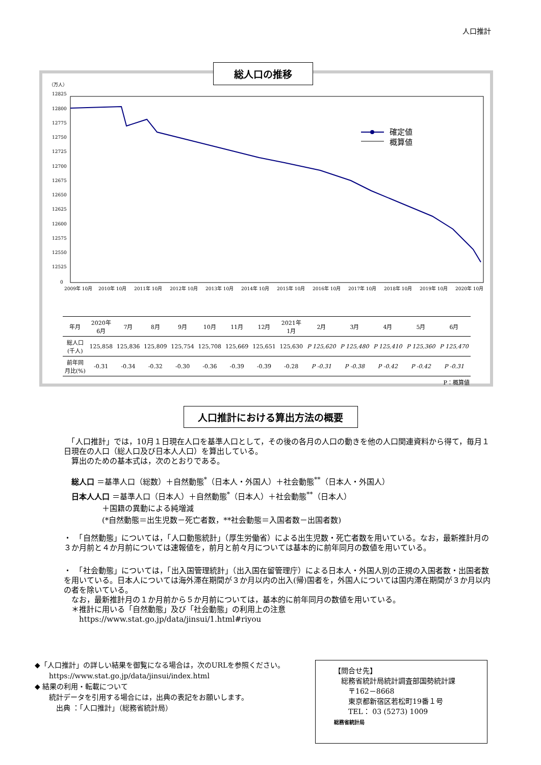人口推計
総人口の推移
（万人）
12825
12800
12775
12750
12725
12700
12675
12650
12625
12600
12575
12550
12525
0
確定値
概算値
2009年 10月
2010年 10月
2011年 10月
2012年 10月
2013年 10月
2014年 10月
2015年 10月
2016年 10月
2017年 10月
2018年 10月
2019年 10月
2020年 10月
| 年月 | 2020年 6月 | 7月 | 8月 | 9月 | 10月 | 11月 | 12月 | 2021年 1月 | 2月 | 3月 | 4月 | 5月 | 6月 |
| --- | --- | --- | --- | --- | --- | --- | --- | --- | --- | --- | --- | --- | --- |
| 総人口 (千人) | 125,858 | 125,836 | 125,809 | 125,754 | 125,708 | 125,669 | 125,651 | 125,630 | P 125,620 | P 125,480 | P 125,410 | P 125,360 | P 125,470 |
| 前年同 月比(%) | -0.31 | -0.34 | -0.32 | -0.30 | -0.36 | -0.39 | -0.39 | -0.28 | P -0.31 | P -0.38 | P -0.42 | P -0.42 | P -0.31 |
| P：概算値 | | | | | | | | | | | | | |
人口推計における算出方法の概要
　「人口推計」では，10月１日現在人口を基準人口として，その後の各月の人口の動きを他の人口関連資料から得て，毎月１日現在の人口（総人口及び日本人人口）を算出している。
　算出のための基本式は，次のとおりである。
総人口 ＝基準人口（総数）＋自然動態<sup>*</sup>（日本人・外国人）＋社会動態<sup>**</sup>（日本人・外国人）
日本人人口 ＝基準人口（日本人）＋自然動態<sup>*</sup>（日本人）＋社会動態<sup>**</sup>（日本人）
　　　　＋国籍の異動による純増減
　　　　(*自然動態＝出生児数－死亡者数，**社会動態＝入国者数－出国者数)
・　「自然動態」については，「人口動態統計」（厚生労働省）による出生児数・死亡者数を用いている。なお，最新推計月の３か月前と４か月前については速報値を，前月と前々月については基本的に前年同月の数値を用いている。
・　「社会動態」については，「出入国管理統計」（出入国在留管理庁）による日本人・外国人別の正規の入国者数・出国者数を用いている。日本人については海外滞在期間が３か月以内の出入(帰)国者を，外国人については国内滞在期間が３か月以内の者を除いている。
　なお，最新推計月の１か月前から５か月前については，基本的に前年同月の数値を用いている。
　＊推計に用いる「自然動態」及び「社会動態」の利用上の注意
　　https://www.stat.go.jp/data/jinsui/1.html#riyou
◆「人口推計」の詳しい結果を御覧になる場合は，次のURLを参照ください。
　　https://www.stat.go.jp/data/jinsui/index.html
◆ 結果の利用・転載について
　　統計データを引用する場合には，出典の表記をお願いします。
　　　出典 ：「人口推計」（総務省統計局）
【問合せ先】
　総務省統計局統計調査部国勢統計課
　　〒162－8668
　　東京都新宿区若松町19番１号
　　TEL： 03 (5273) 1009
総務省統計局